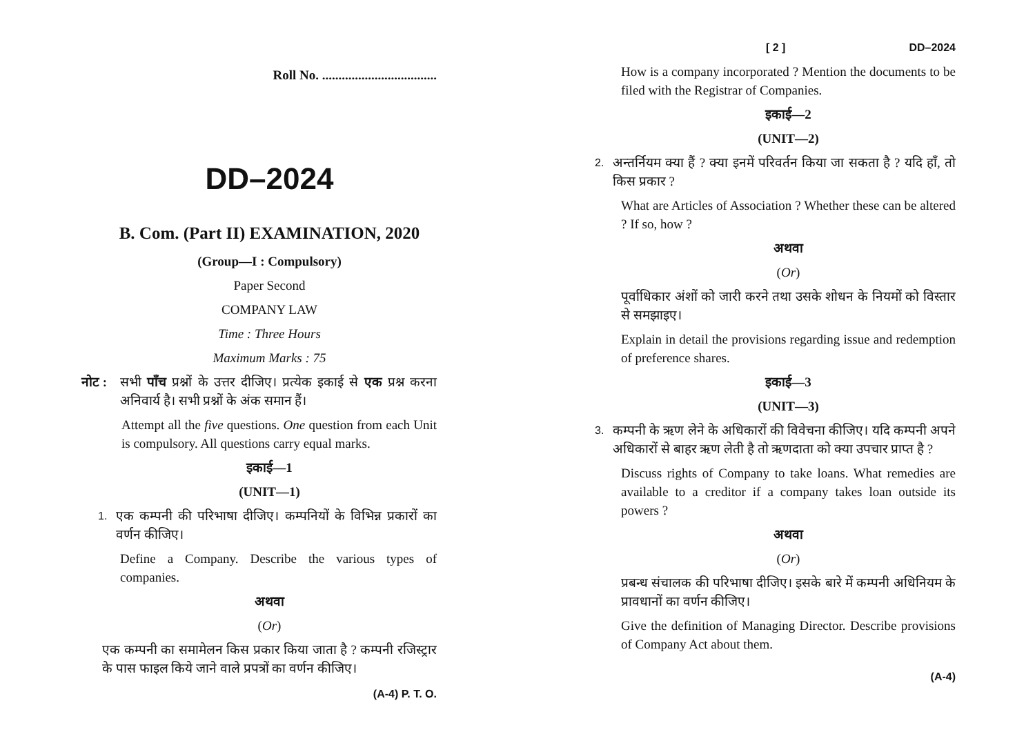Roll No. ...................................
DD–2024
B. Com. (Part II) EXAMINATION, 2020
(Group—I : Compulsory)
Paper Second
COMPANY LAW
Time : Three Hours
Maximum Marks : 75
नोट : सभी पाँच प्रश्नों के उत्तर दीजिए। प्रत्येक इकाई से एक प्रश्न करना अनिवार्य है। सभी प्रश्नों के अंक समान हैं।
Attempt all the five questions. One question from each Unit is compulsory. All questions carry equal marks.
इकाई—1
(UNIT—1)
1. एक कम्पनी की परिभाषा दीजिए। कम्पनियों के विभिन्न प्रकारों का वर्णन कीजिए।
Define a Company. Describe the various types of companies.
अथवा
(Or)
एक कम्पनी का समामेलन किस प्रकार किया जाता है ? कम्पनी रजिस्ट्रार के पास फाइल किये जाने वाले प्रपत्रों का वर्णन कीजिए।
(A-4) P. T. O.
[ 2 ] DD–2024
How is a company incorporated ? Mention the documents to be filed with the Registrar of Companies.
इकाई—2
(UNIT—2)
2. अन्तर्नियम क्या हैं ? क्या इनमें परिवर्तन किया जा सकता है ? यदि हाँ, तो किस प्रकार ?
What are Articles of Association ? Whether these can be altered ? If so, how ?
अथवा
(Or)
पूर्वाधिकार अंशों को जारी करने तथा उसके शोधन के नियमों को विस्तार से समझाइए।
Explain in detail the provisions regarding issue and redemption of preference shares.
इकाई—3
(UNIT—3)
3. कम्पनी के ऋण लेने के अधिकारों की विवेचना कीजिए। यदि कम्पनी अपने अधिकारों से बाहर ऋण लेती है तो ऋणदाता को क्या उपचार प्राप्त है ?
Discuss rights of Company to take loans. What remedies are available to a creditor if a company takes loan outside its powers ?
अथवा
(Or)
प्रबन्ध संचालक की परिभाषा दीजिए। इसके बारे में कम्पनी अधिनियम के प्रावधानों का वर्णन कीजिए।
Give the definition of Managing Director. Describe provisions of Company Act about them.
(A-4)